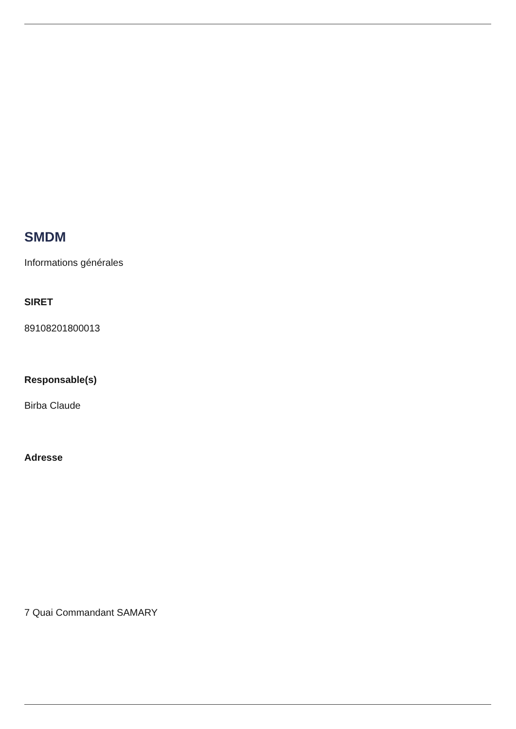SMDM
Informations générales
SIRET
89108201800013
Responsable(s)
Birba Claude
Adresse
7 Quai Commandant SAMARY